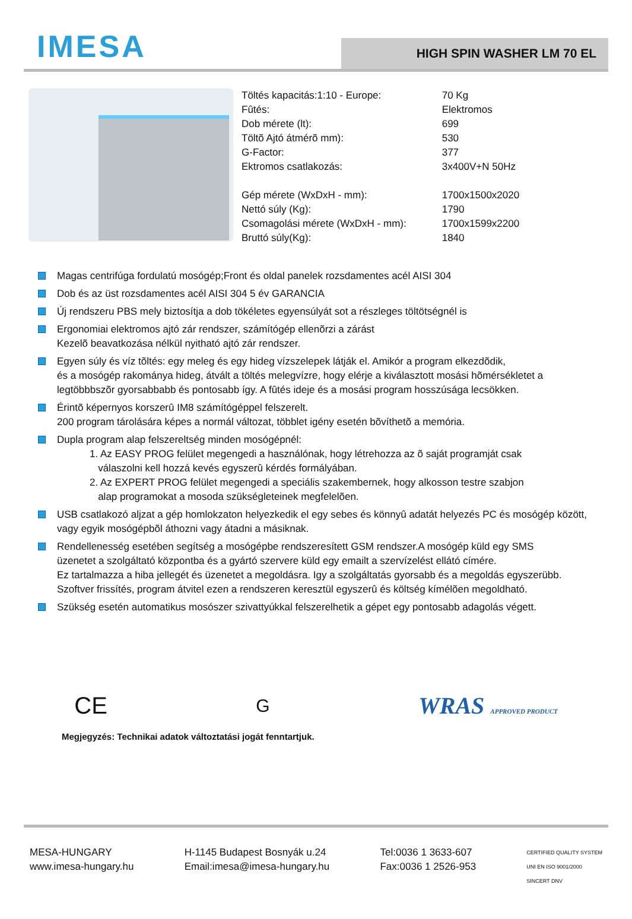IMESA
HIGH SPIN WASHER LM 70 EL
| Töltés kapacitás:1:10 - Europe: | 70 Kg |
| Fûtés: | Elektromos |
| Dob mérete (lt): | 699 |
| Töltõ Ajtó átmérõ mm): | 530 |
| G-Factor: | 377 |
| Ektromos csatlakozás: | 3x400V+N 50Hz |
| Gép mérete (WxDxH - mm): | 1700x1500x2020 |
| Nettó súly (Kg): | 1790 |
| Csomagolási mérete (WxDxH - mm): | 1700x1599x2200 |
| Bruttó súly(Kg): | 1840 |
Magas centrifúga fordulatú mosógép;Front és oldal panelek rozsdamentes acél AISI 304
Dob és az üst rozsdamentes acél AISI 304 5 év GARANCIA
Új rendszeru PBS mely biztosítja a dob tökéletes egyensúlyát sot a részleges töltötségnél is
Ergonomiai elektromos ajtó zár rendszer, számítógép ellenõrzi a zárást
Kezelõ beavatkozása nélkül nyitható ajtó zár rendszer.
Egyen súly és víz tõltés: egy meleg és egy hideg vízszelepek látják el. Amikór a program elkezdõdik,
és a mosógép rakománya hideg, átvált a töltés melegvízre, hogy elérje a kiválasztott mosási hõmérsékletet a
legtöbbbszõr gyorsabbabb és pontosabb így. A fûtés ideje és a mosási program hosszúsága lecsökken.
Érintõ képernyos korszerû IM8 számítógéppel felszerelt.
200 program tárolására képes a normál változat, többlet igény esetén bõvíthetõ a memória.
Dupla program alap felszereltség minden mosógépnél:
1. Az EASY PROG felület megengedi a használónak, hogy létrehozza az õ saját programját csak
válaszolni kell hozzá kevés egyszerû kérdés formályában.
2. Az EXPERT PROG felület megengedi a speciális szakembernek, hogy alkosson testre szabjon
alap programokat a mosoda szükségleteinek megfelelõen.
USB csatlakozó aljzat a gép homlokzaton helyezkedik el egy sebes és könnyû adatát helyezés PC és mosógép között,
vagy egyik mosógépbõl áthozni vagy átadni a másiknak.
Rendellenesség esetében segítség a mosógépbe rendszeresített GSM rendszer.A mosógép küld egy SMS
üzenetet a szolgáltató központba és a gyártó szervere küld egy emailt a szervízelést ellátó címére.
Ez tartalmazza a hiba jellegét és üzenetet a megoldásra. Igy a szolgáltatás gyorsabb és a megoldás egyszerübb.
Szoftver frissítés, program átvitel ezen a rendszeren keresztül egyszerû és költség kímélõen megoldható.
Szükség esetén automatikus mosószer szivattyúkkal felszerelhetik a gépet egy pontosabb adagolás végett.
CE G WRAS APPROVED PRODUCT
Megjegyzés: Technikai adatok változtatási jogát fenntartjuk.
MESA-HUNGARY
www.imesa-hungary.hu
H-1145 Budapest Bosnyák u.24
Email:imesa@imesa-hungary.hu
Tel:0036 1 3633-607
Fax:0036 1 2526-953
CERTIFIED QUALITY SYSTEM
UNI EN ISO 9001/2000
SINCERT DNV